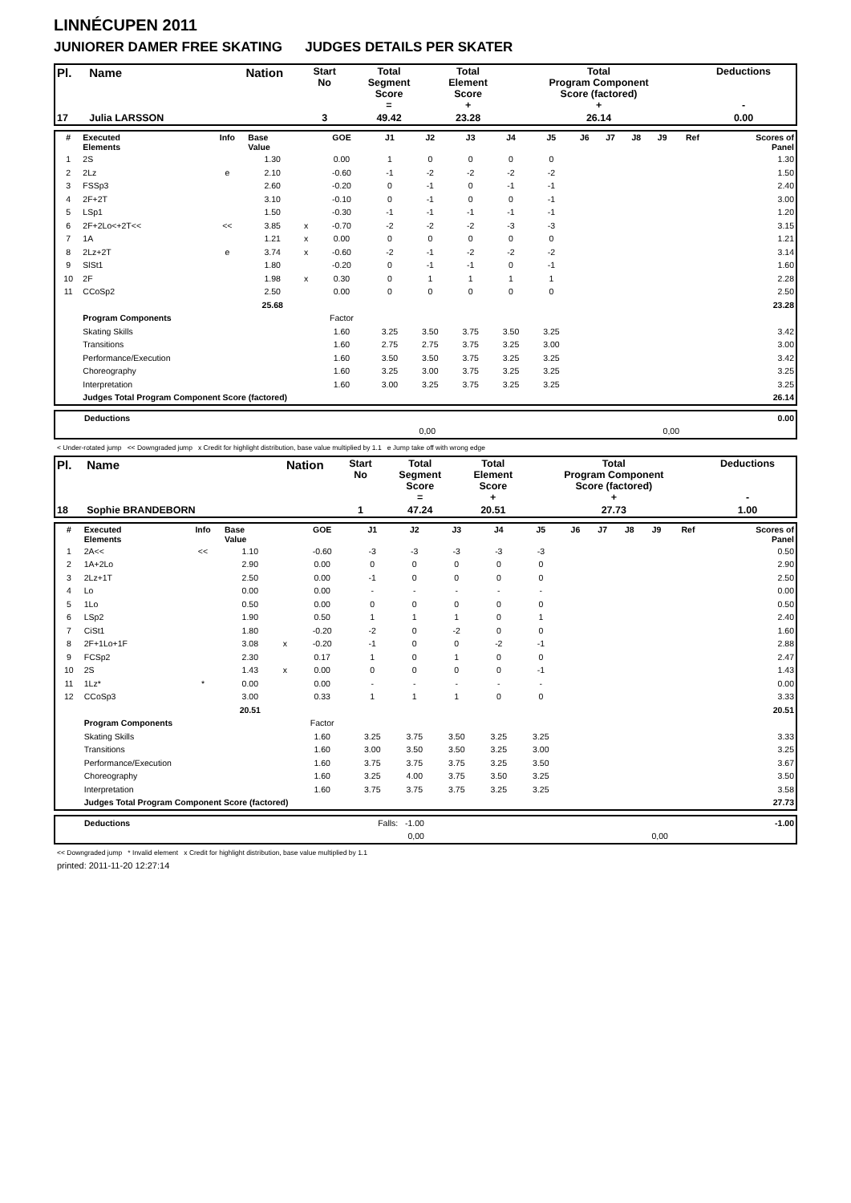LINNÉCUPEN 2011
JUNIORER DAMER FREE SKATING JUDGES DETAILS PER SKATER
| Pl. | Name | Nation | Start No | Total Segment Score = | Total Element Score + | Total Program Component Score (factored) + | Deductions - |
| 17 | Julia LARSSON | | 3 | 49.42 | 23.28 | 26.14 | 0.00 |
| # | Executed Elements | Info | Base Value | | GOE | J1 | J2 | J3 | J4 | J5 | J6 | J7 | J8 | J9 | Ref | Scores of Panel |
| --- | --- | --- | --- | --- | --- | --- | --- | --- | --- | --- | --- | --- | --- | --- | --- | --- |
| 1 | 2S | | 1.30 | | 0.00 | 1 | 0 | 0 | 0 | 0 | | | | | | 1.30 |
| 2 | 2Lz | e | 2.10 | | -0.60 | -1 | -2 | -2 | -2 | -2 | | | | | | 1.50 |
| 3 | FSSp3 | | 2.60 | | -0.20 | 0 | -1 | 0 | -1 | -1 | | | | | | 2.40 |
| 4 | 2F+2T | | 3.10 | | -0.10 | 0 | -1 | 0 | 0 | -1 | | | | | | 3.00 |
| 5 | LSp1 | | 1.50 | | -0.30 | -1 | -1 | -1 | -1 | -1 | | | | | | 1.20 |
| 6 | 2F+2Lo<+2T<< | << | 3.85 | x | -0.70 | -2 | -2 | -2 | -3 | -3 | | | | | | 3.15 |
| 7 | 1A | | 1.21 | x | 0.00 | 0 | 0 | 0 | 0 | 0 | | | | | | 1.21 |
| 8 | 2Lz+2T | e | 3.74 | x | -0.60 | -2 | -1 | -2 | -2 | -2 | | | | | | 3.14 |
| 9 | SlSt1 | | 1.80 | | -0.20 | 0 | -1 | -1 | 0 | -1 | | | | | | 1.60 |
| 10 | 2F | | 1.98 | x | 0.30 | 0 | 1 | 1 | 1 | 1 | | | | | | 2.28 |
| 11 | CCoSp2 | | 2.50 | | 0.00 | 0 | 0 | 0 | 0 | 0 | | | | | | 2.50 |
| | | | 25.68 | | | | | | | | | | | | | 23.28 |
| | Program Components | | | | Factor | | | | | | | | | | | |
| | Skating Skills | | | | 1.60 | 3.25 | 3.50 | 3.75 | 3.50 | 3.25 | | | | | | 3.42 |
| | Transitions | | | | 1.60 | 2.75 | 2.75 | 3.75 | 3.25 | 3.00 | | | | | | 3.00 |
| | Performance/Execution | | | | 1.60 | 3.50 | 3.50 | 3.75 | 3.25 | 3.25 | | | | | | 3.42 |
| | Choreography | | | | 1.60 | 3.25 | 3.00 | 3.75 | 3.25 | 3.25 | | | | | | 3.25 |
| | Interpretation | | | | 1.60 | 3.00 | 3.25 | 3.75 | 3.25 | 3.25 | | | | | | 3.25 |
| | Judges Total Program Component Score (factored) | | | | | | | | | | | | | | | 26.14 |
| | Deductions | | | 0.00 |
| | | 0,00 | 0,00 | |
< Under-rotated jump << Downgraded jump x Credit for highlight distribution, base value multiplied by 1.1 e Jump take off with wrong edge
| Pl. | Name | Nation | Start No | Total Segment Score = | Total Element Score + | Total Program Component Score (factored) + | Deductions - |
| 18 | Sophie BRANDEBORN | | 1 | 47.24 | 20.51 | 27.73 | 1.00 |
| # | Executed Elements | Info | Base Value | | GOE | J1 | J2 | J3 | J4 | J5 | J6 | J7 | J8 | J9 | Ref | Scores of Panel |
| --- | --- | --- | --- | --- | --- | --- | --- | --- | --- | --- | --- | --- | --- | --- | --- | --- |
| 1 | 2A<< | << | 1.10 | | -0.60 | -3 | -3 | -3 | -3 | -3 | | | | | | 0.50 |
| 2 | 1A+2Lo | | 2.90 | | 0.00 | 0 | 0 | 0 | 0 | 0 | | | | | | 2.90 |
| 3 | 2Lz+1T | | 2.50 | | 0.00 | -1 | 0 | 0 | 0 | 0 | | | | | | 2.50 |
| 4 | Lo | | 0.00 | | 0.00 | - | - | - | - | - | | | | | | 0.00 |
| 5 | 1Lo | | 0.50 | | 0.00 | 0 | 0 | 0 | 0 | 0 | | | | | | 0.50 |
| 6 | LSp2 | | 1.90 | | 0.50 | 1 | 1 | 1 | 0 | 1 | | | | | | 2.40 |
| 7 | CiSt1 | | 1.80 | | -0.20 | -2 | 0 | -2 | 0 | 0 | | | | | | 1.60 |
| 8 | 2F+1Lo+1F | | 3.08 | x | -0.20 | -1 | 0 | 0 | -2 | -1 | | | | | | 2.88 |
| 9 | FCSp2 | | 2.30 | | 0.17 | 1 | 0 | 1 | 0 | 0 | | | | | | 2.47 |
| 10 | 2S | | 1.43 | x | 0.00 | 0 | 0 | 0 | 0 | -1 | | | | | | 1.43 |
| 11 | 1Lz* | * | 0.00 | | 0.00 | - | - | - | - | - | | | | | | 0.00 |
| 12 | CCoSp3 | | 3.00 | | 0.33 | 1 | 1 | 1 | 0 | 0 | | | | | | 3.33 |
| | | | 20.51 | | | | | | | | | | | | | 20.51 |
| | Program Components | | | | Factor | | | | | | | | | | | |
| | Skating Skills | | | | 1.60 | 3.25 | 3.75 | 3.50 | 3.25 | 3.25 | | | | | | 3.33 |
| | Transitions | | | | 1.60 | 3.00 | 3.50 | 3.50 | 3.25 | 3.00 | | | | | | 3.25 |
| | Performance/Execution | | | | 1.60 | 3.75 | 3.75 | 3.75 | 3.25 | 3.50 | | | | | | 3.67 |
| | Choreography | | | | 1.60 | 3.25 | 4.00 | 3.75 | 3.50 | 3.25 | | | | | | 3.50 |
| | Interpretation | | | | 1.60 | 3.75 | 3.75 | 3.75 | 3.25 | 3.25 | | | | | | 3.58 |
| | Judges Total Program Component Score (factored) | | | | | | | | | | | | | | | 27.73 |
| | Deductions | Falls: -1.00 | | -1.00 |
| | | 0,00 | 0,00 | |
<< Downgraded jump * Invalid element x Credit for highlight distribution, base value multiplied by 1.1
printed: 2011-11-20 12:27:14